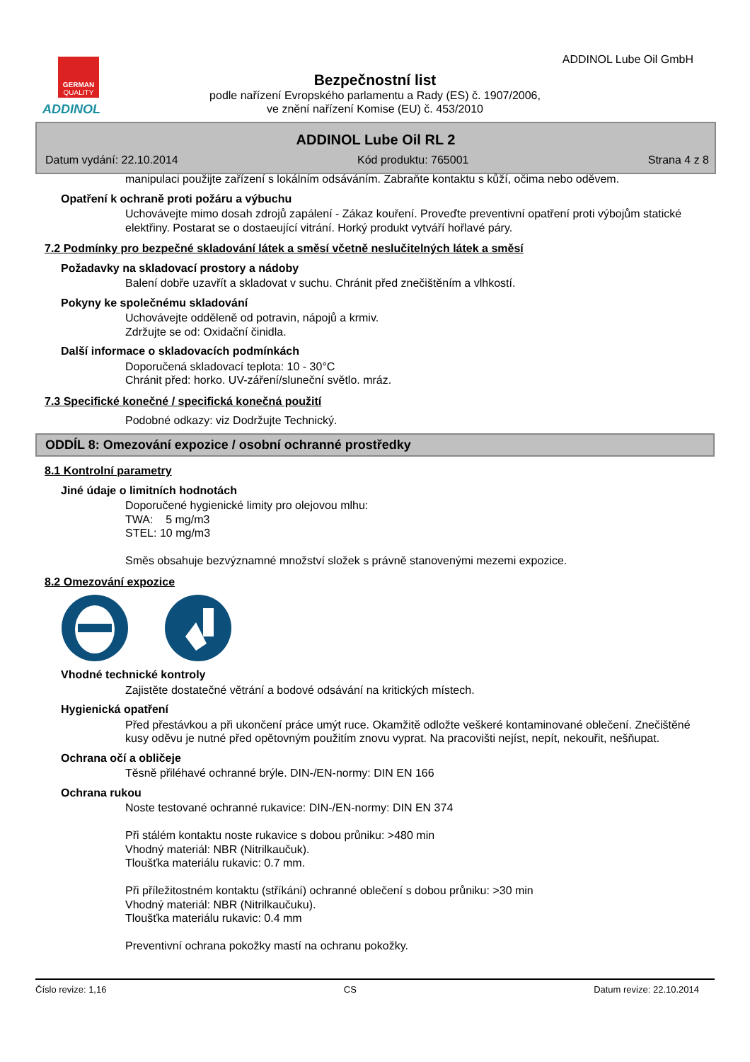GERMAN
QUALITY
ADDINOL
ADDINOL Lube Oil GmbH
Bezpečnostní list
podle nařízení Evropského parlamentu a Rady (ES) č. 1907/2006,
ve znění nařízení Komise (EU) č. 453/2010
ADDINOL Lube Oil RL 2
Datum vydání: 22.10.2014 Kód produktu: 765001 Strana 4 z 8
manipulaci použijte zařízení s lokálním odsáváním. Zabraňte kontaktu s kůží, očima nebo oděvem.
Opatření k ochraně proti požáru a výbuchu
Uchovávejte mimo dosah zdrojů zapálení - Zákaz kouření. Proveďte preventivní opatření proti výbojům statické elektřiny. Postarat se o dostaeující vitrání. Horký produkt vytváří hořlavé páry.
7.2 Podmínky pro bezpečné skladování látek a směsí včetně neslučitelných látek a směsí
Požadavky na skladovací prostory a nádoby
Balení dobře uzavřít a skladovat v suchu. Chránit před znečištěním a vlhkostí.
Pokyny ke společnému skladování
Uchovávejte odděleně od potravin, nápojů a krmiv.
Zdržujte se od: Oxidační činidla.
Další informace o skladovacích podmínkách
Doporučená skladovací teplota: 10 - 30°C
Chránit před: horko. UV-záření/sluneční světlo. mráz.
7.3 Specifické konečné / specifická konečná použití
Podobné odkazy: viz Dodržujte Technický.
ODDÍL 8: Omezování expozice / osobní ochranné prostředky
8.1 Kontrolní parametry
Jiné údaje o limitních hodnotách
Doporučené hygienické limity pro olejovou mlhu:
TWA: 5 mg/m3
STEL: 10 mg/m3
Směs obsahuje bezvýznamné množství složek s právně stanovenými mezemi expozice.
8.2 Omezování expozice
Vhodné technické kontroly
Zajistěte dostatečné větrání a bodové odsávání na kritických místech.
Hygienická opatření
Před přestávkou a při ukončení práce umýt ruce. Okamžitě odložte veškeré kontaminované oblečení. Znečištěné kusy oděvu je nutné před opětovným použitím znovu vyprat. Na pracovišti nejíst, nepít, nekouřit, nešňupat.
Ochrana očí a obličeje
Těsně přiléhavé ochranné brýle. DIN-/EN-normy: DIN EN 166
Ochrana rukou
Noste testované ochranné rukavice: DIN-/EN-normy: DIN EN 374
Při stálém kontaktu noste rukavice s dobou průniku: >480 min
Vhodný materiál: NBR (Nitrilkaučuk).
Tloušťka materiálu rukavic: 0.7 mm.
Při příležitostném kontaktu (stříkání) ochranné oblečení s dobou průniku: >30 min
Vhodný materiál: NBR (Nitrilkaučuku).
Tloušťka materiálu rukavic: 0.4 mm
Preventivní ochrana pokožky mastí na ochranu pokožky.
Číslo revize: 1,16 CS Datum revize: 22.10.2014